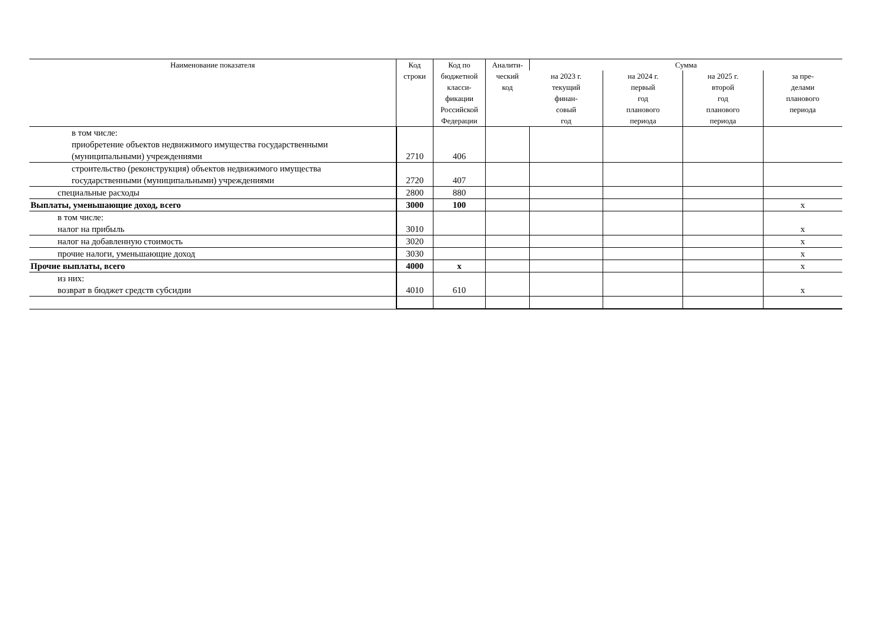| Наименование показателя | Код строки | Код по бюджетной класси- фикации Российской Федерации | Аналити- ческий код | Сумма | | | |
| --- | --- | --- | --- | --- | --- | --- | --- |
| | | | | на 2023 г. текущий финан- совый год | на 2024 г. первый год планового периода | на 2025 г. второй год планового периода | за пре- делами планового периода |
| в том числе: приобретение объектов недвижимого имущества государственными (муниципальными) учреждениями | 2710 | 406 | | | | | |
| строительство (реконструкция) объектов недвижимого имущества государственными (муниципальными) учреждениями | 2720 | 407 | | | | | |
| специальные расходы | 2800 | 880 | | | | | |
| Выплаты, уменьшающие доход, всего | 3000 | 100 | | | | | x |
| в том числе: налог на прибыль | 3010 | | | | | | x |
| налог на добавленную стоимость | 3020 | | | | | | x |
| прочие налоги, уменьшающие доход | 3030 | | | | | | x |
| Прочие выплаты, всего | 4000 | x | | | | | x |
| из них: возврат в бюджет средств субсидии | 4010 | 610 | | | | | x |